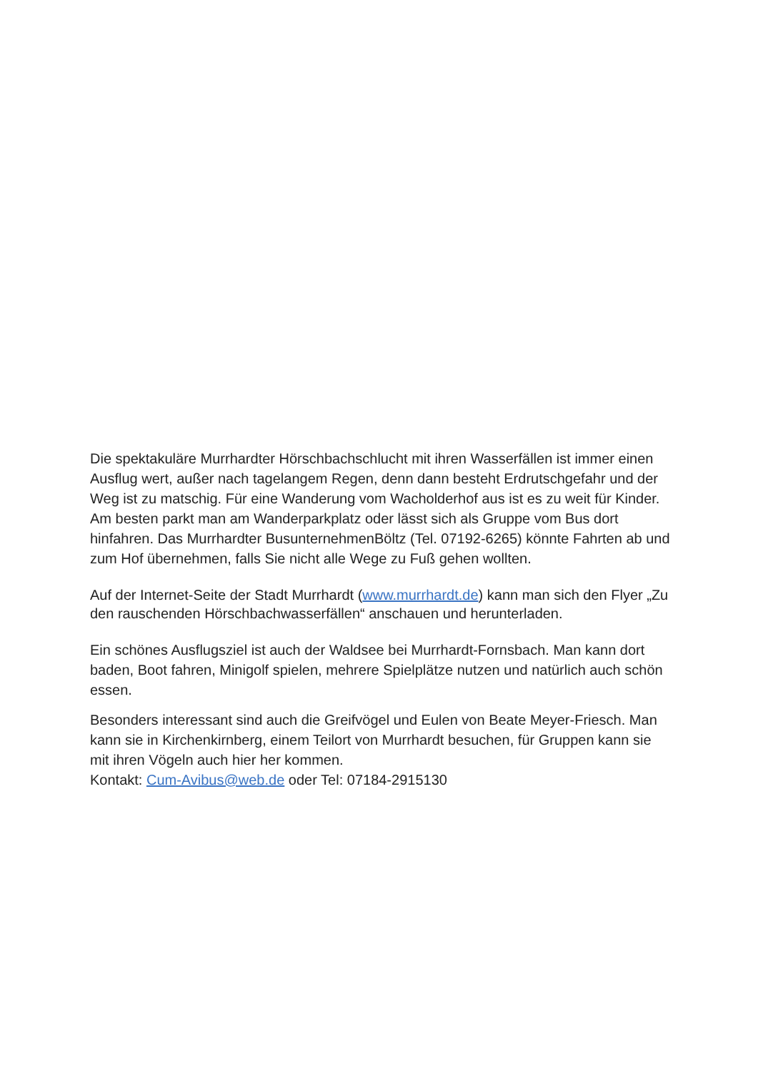Die spektakuläre Murrhardter Hörschbachschlucht mit ihren Wasserfällen ist immer einen Ausflug wert, außer nach tagelangem Regen, denn dann besteht Erdrutschgefahr und der Weg ist zu matschig. Für eine Wanderung vom Wacholderhof aus ist es zu weit für Kinder. Am besten parkt man am Wanderparkplatz oder lässt sich als Gruppe vom Bus dort hinfahren. Das Murrhardter BusunternehmenBöltz (Tel. 07192-6265) könnte Fahrten ab und zum Hof übernehmen, falls Sie nicht alle Wege zu Fuß gehen wollten.
Auf der Internet-Seite der Stadt Murrhardt (www.murrhardt.de) kann man sich den Flyer „Zu den rauschenden Hörschbachwasserfällen“ anschauen und herunterladen.
Ein schönes Ausflugsziel ist auch der Waldsee bei Murrhardt-Fornsbach. Man kann dort baden, Boot fahren, Minigolf spielen, mehrere Spielplätze nutzen und natürlich auch schön essen.
Besonders interessant sind auch die Greifvögel und Eulen von Beate Meyer-Friesch. Man kann sie in Kirchenkirnberg, einem Teilort von Murrhardt besuchen, für Gruppen kann sie mit ihren Vögeln auch hier her kommen.
Kontakt: Cum-Avibus@web.de oder Tel: 07184-2915130